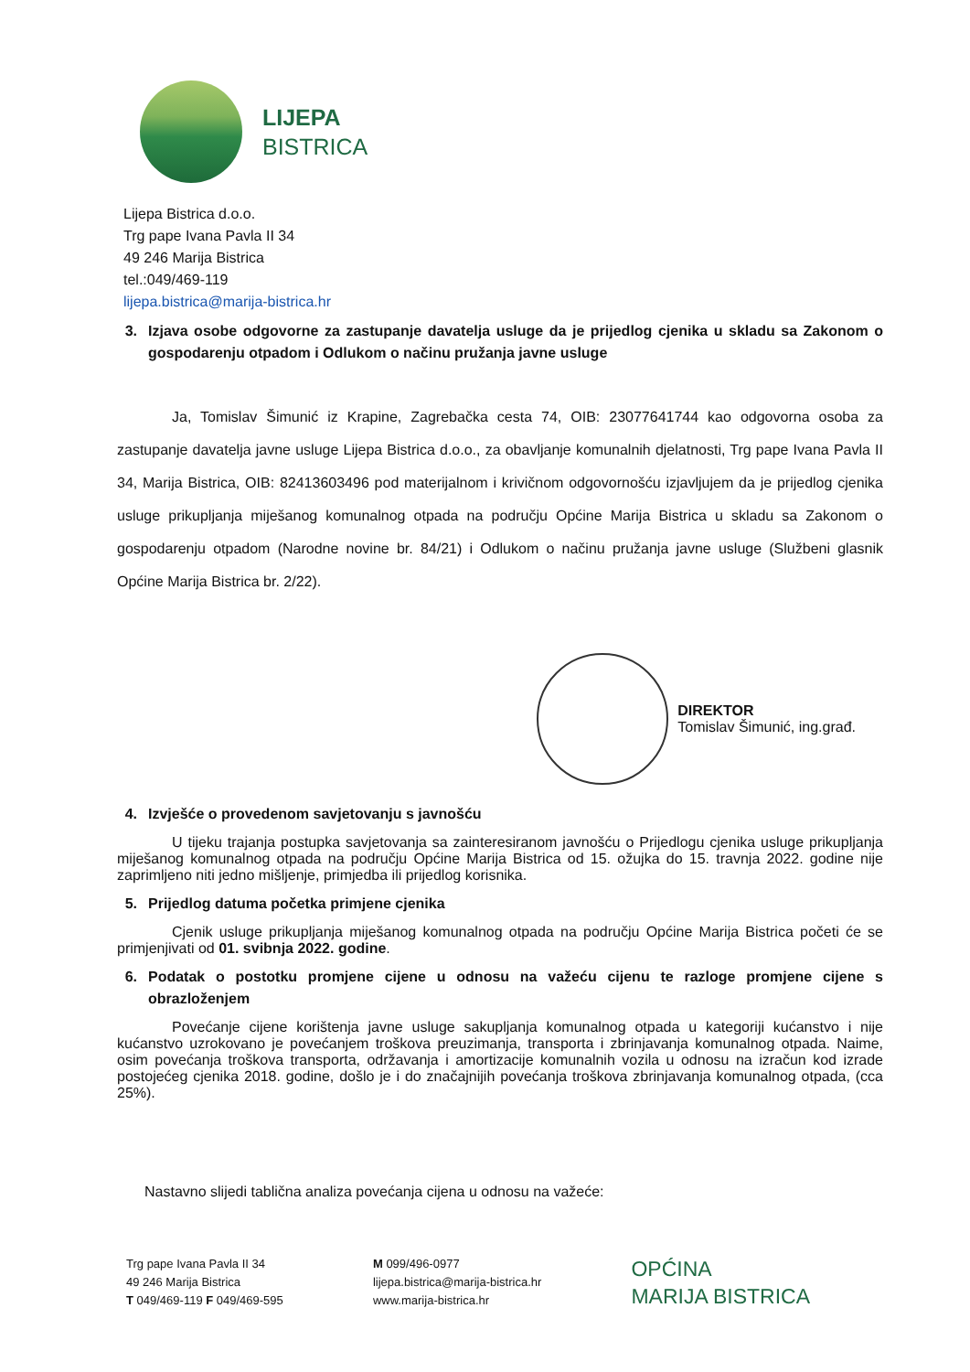LIJEPA
BISTRICA
Lijepa Bistrica d.o.o.
Trg pape Ivana Pavla II 34
49 246 Marija Bistrica
tel.:049/469-119
lijepa.bistrica@marija-bistrica.hr
3. Izjava osobe odgovorne za zastupanje davatelja usluge da je prijedlog cjenika u skladu sa Zakonom o gospodarenju otpadom i Odlukom o načinu pružanja javne usluge
Ja, Tomislav Šimunić iz Krapine, Zagrebačka cesta 74, OIB: 23077641744 kao odgovorna osoba za zastupanje davatelja javne usluge Lijepa Bistrica d.o.o., za obavljanje komunalnih djelatnosti, Trg pape Ivana Pavla II 34, Marija Bistrica, OIB: 82413603496 pod materijalnom i krivičnom odgovornošću izjavljujem da je prijedlog cjenika usluge prikupljanja miješanog komunalnog otpada na području Općine Marija Bistrica u skladu sa Zakonom o gospodarenju otpadom (Narodne novine br. 84/21) i Odlukom o načinu pružanja javne usluge (Službeni glasnik Općine Marija Bistrica br. 2/22).
DIREKTOR
Tomislav Šimunić, ing.građ.
4. Izvješće o provedenom savjetovanju s javnošću
U tijeku trajanja postupka savjetovanja sa zainteresiranom javnošću o Prijedlogu cjenika usluge prikupljanja miješanog komunalnog otpada na području Općine Marija Bistrica od 15. ožujka do 15. travnja 2022. godine nije zaprimljeno niti jedno mišljenje, primjedba ili prijedlog korisnika.
5. Prijedlog datuma početka primjene cjenika
Cjenik usluge prikupljanja miješanog komunalnog otpada na području Općine Marija Bistrica početi će se primjenjivati od 01. svibnja 2022. godine.
6. Podatak o postotku promjene cijene u odnosu na važeću cijenu te razloge promjene cijene s obrazloženjem
Povećanje cijene korištenja javne usluge sakupljanja komunalnog otpada u kategoriji kućanstvo i nije kućanstvo uzrokovano je povećanjem troškova preuzimanja, transporta i zbrinjavanja komunalnog otpada. Naime, osim povećanja troškova transporta, održavanja i amortizacije komunalnih vozila u odnosu na izračun kod izrade postojećeg cjenika 2018. godine, došlo je i do značajnijih povećanja troškova zbrinjavanja komunalnog otpada, (cca 25%).
Nastavno slijedi tablična analiza povećanja cijena u odnosu na važeće:
Trg pape Ivana Pavla II 34
49 246 Marija Bistrica
T 049/469-119 F 049/469-595
M 099/496-0977
lijepa.bistrica@marija-bistrica.hr
www.marija-bistrica.hr
OPĆINA
MARIJA BISTRICA